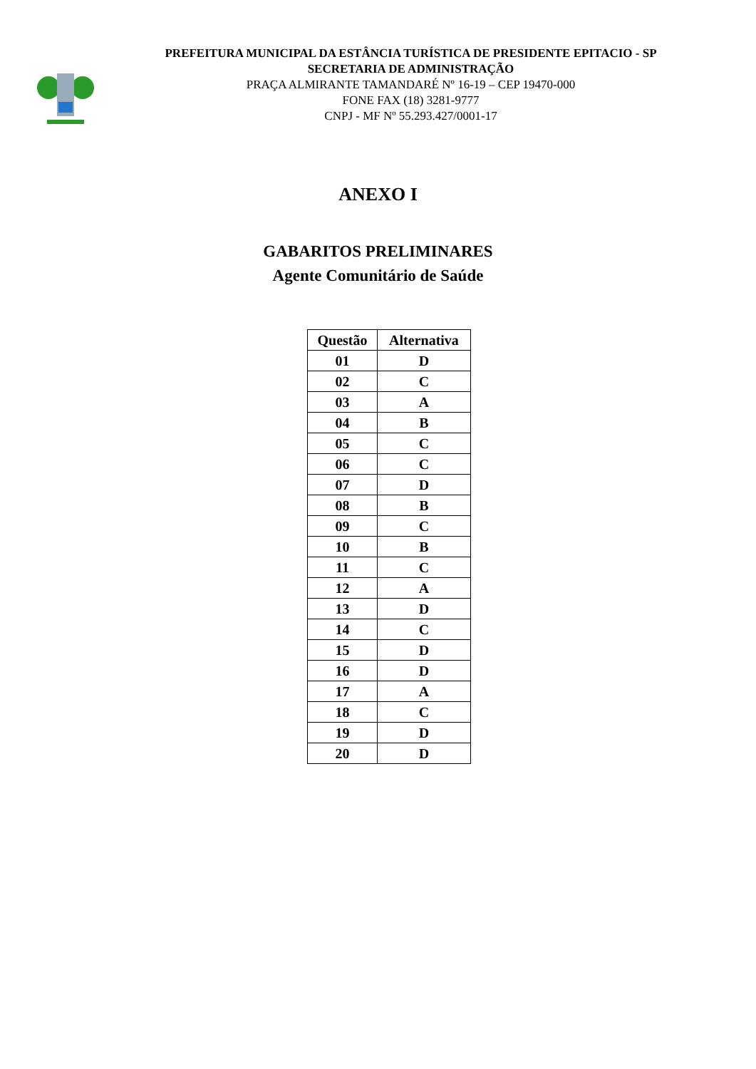PREFEITURA MUNICIPAL DA ESTÂNCIA TURÍSTICA DE PRESIDENTE EPITACIO - SP
SECRETARIA DE ADMINISTRAÇÃO
PRAÇA ALMIRANTE TAMANDARÉ Nº 16-19 – CEP 19470-000
FONE FAX (18) 3281-9777
CNPJ - MF Nº 55.293.427/0001-17
ANEXO I
GABARITOS PRELIMINARES
Agente Comunitário de Saúde
| Questão | Alternativa |
| --- | --- |
| 01 | D |
| 02 | C |
| 03 | A |
| 04 | B |
| 05 | C |
| 06 | C |
| 07 | D |
| 08 | B |
| 09 | C |
| 10 | B |
| 11 | C |
| 12 | A |
| 13 | D |
| 14 | C |
| 15 | D |
| 16 | D |
| 17 | A |
| 18 | C |
| 19 | D |
| 20 | D |